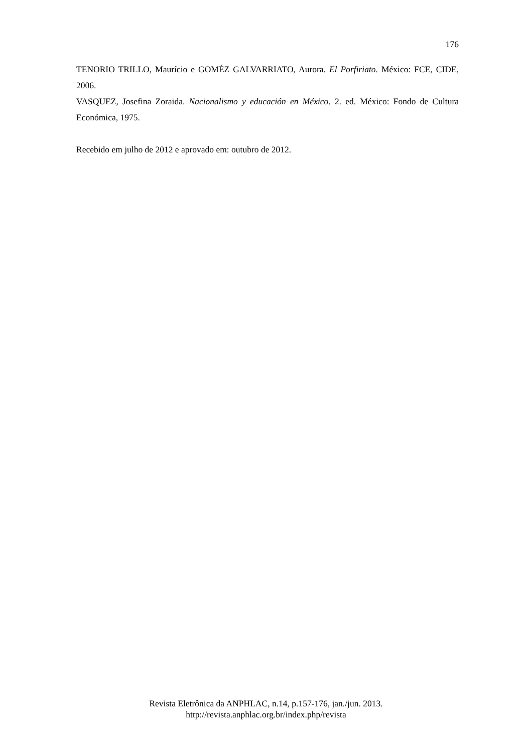176
TENORIO TRILLO, Maurício e GOMÉZ GALVARRIATO, Aurora. El Porfiriato. México: FCE, CIDE, 2006.
VASQUEZ, Josefina Zoraida. Nacionalismo y educación en México. 2. ed. México: Fondo de Cultura Económica, 1975.
Recebido em julho de 2012 e aprovado em: outubro de 2012.
Revista Eletrônica da ANPHLAC, n.14, p.157-176, jan./jun. 2013.
http://revista.anphlac.org.br/index.php/revista